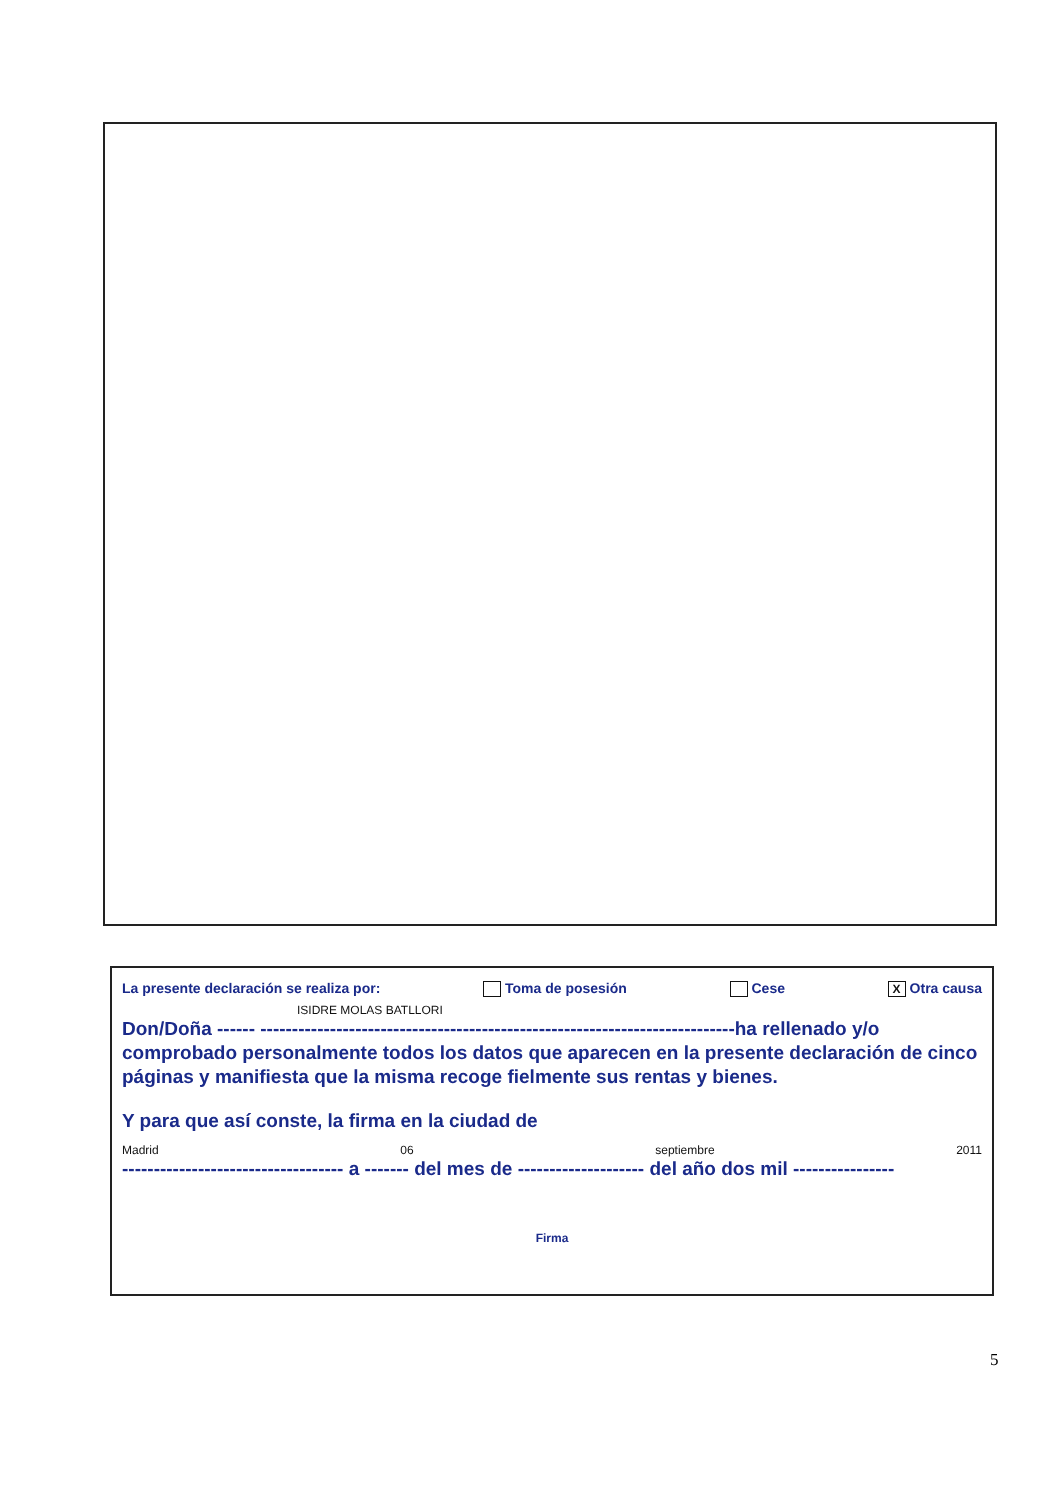La presente declaración se realiza por: Toma de posesión Cese X Otra causa
ISIDRE MOLAS BATLLORI
Don/Doña ------ ---------------------------------------------------------------------------ha rellenado y/o comprobado personalmente todos los datos que aparecen en la presente declaración de cinco páginas y manifiesta que la misma recoge fielmente sus rentas y bienes.
Y para que así conste, la firma en la ciudad de
Madrid 06 septiembre 2011
----------------------------------- a ------- del mes de -------------------- del año dos mil ----------------
Firma
5